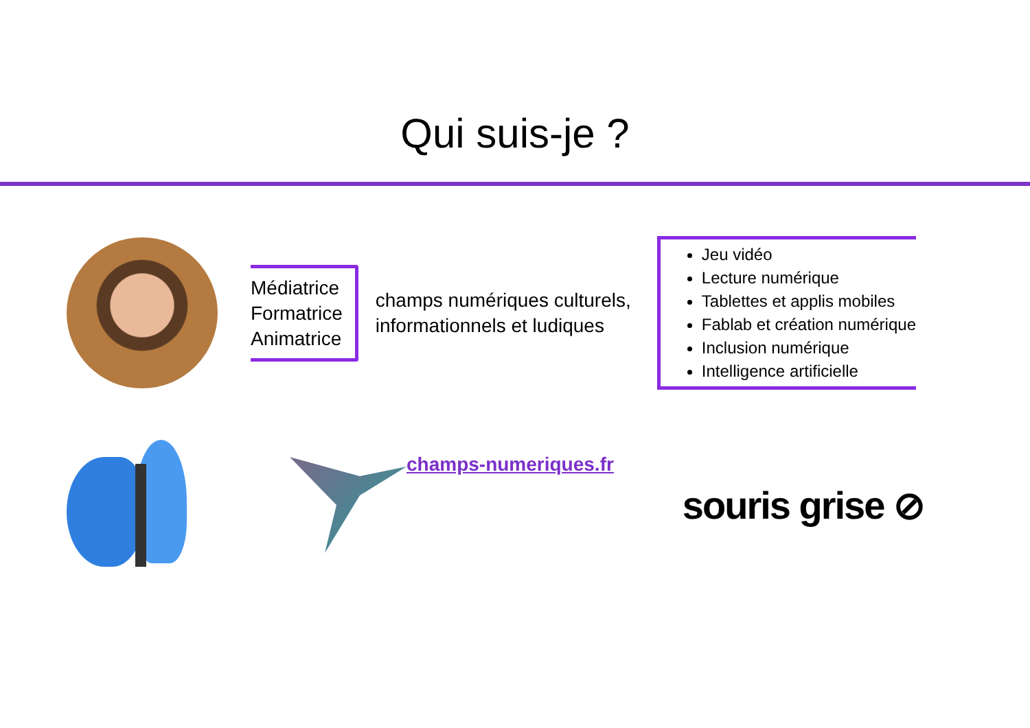Qui suis-je ?
Médiatrice
Formatrice
Animatrice
champs numériques culturels, informationnels et ludiques
Jeu vidéo
Lecture numérique
Tablettes et applis mobiles
Fablab et création numérique
Inclusion numérique
Intelligence artificielle
champs-numeriques.fr
souris grise ⊘